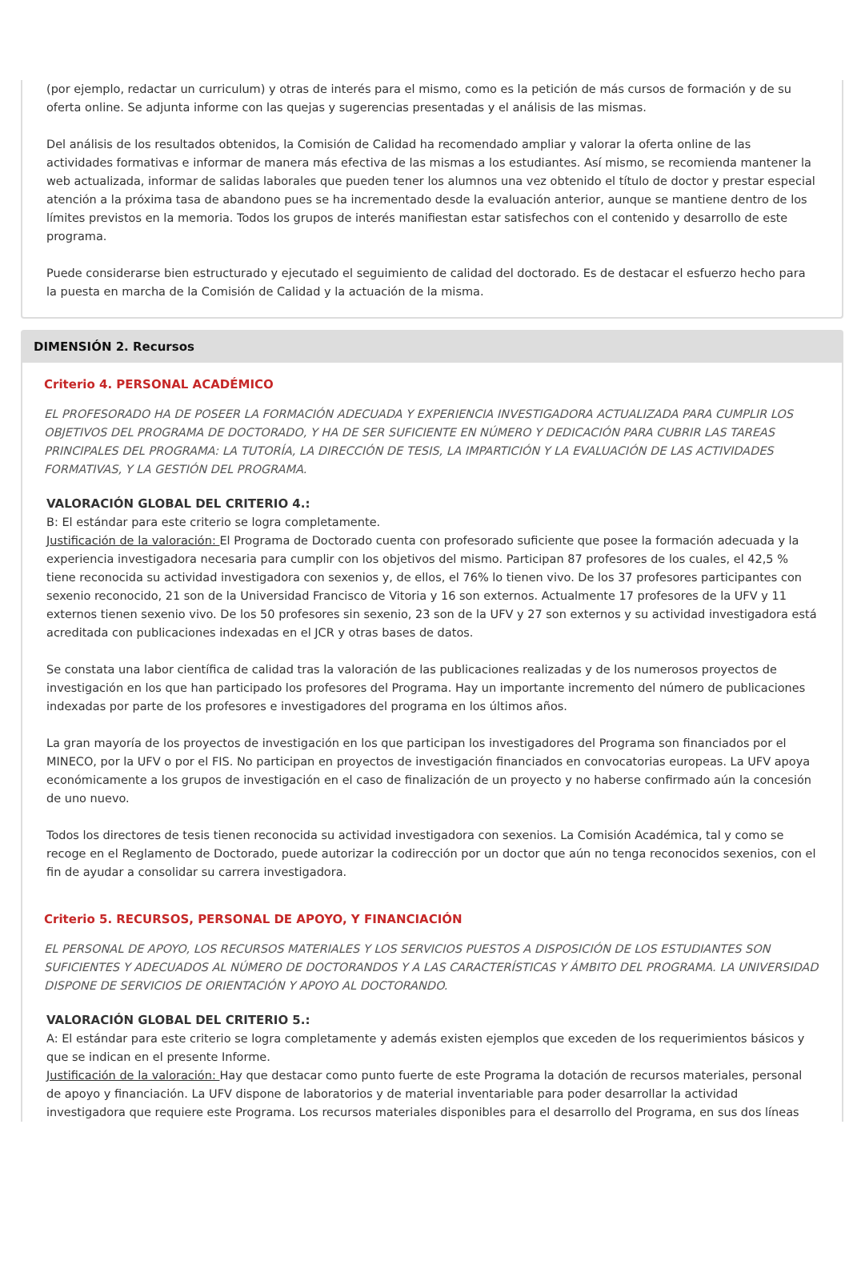(por ejemplo, redactar un curriculum) y otras de interés para el mismo, como es la petición de más cursos de formación y de su oferta online. Se adjunta informe con las quejas y sugerencias presentadas y el análisis de las mismas.
Del análisis de los resultados obtenidos, la Comisión de Calidad ha recomendado ampliar y valorar la oferta online de las actividades formativas e informar de manera más efectiva de las mismas a los estudiantes. Así mismo, se recomienda mantener la web actualizada, informar de salidas laborales que pueden tener los alumnos una vez obtenido el título de doctor y prestar especial atención a la próxima tasa de abandono pues se ha incrementado desde la evaluación anterior, aunque se mantiene dentro de los límites previstos en la memoria. Todos los grupos de interés manifiestan estar satisfechos con el contenido y desarrollo de este programa.
Puede considerarse bien estructurado y ejecutado el seguimiento de calidad del doctorado. Es de destacar el esfuerzo hecho para la puesta en marcha de la Comisión de Calidad y la actuación de la misma.
DIMENSIÓN 2. Recursos
Criterio 4. PERSONAL ACADÉMICO
EL PROFESORADO HA DE POSEER LA FORMACIÓN ADECUADA Y EXPERIENCIA INVESTIGADORA ACTUALIZADA PARA CUMPLIR LOS OBJETIVOS DEL PROGRAMA DE DOCTORADO, Y HA DE SER SUFICIENTE EN NÚMERO Y DEDICACIÓN PARA CUBRIR LAS TAREAS PRINCIPALES DEL PROGRAMA: LA TUTORÍA, LA DIRECCIÓN DE TESIS, LA IMPARTICIÓN Y LA EVALUACIÓN DE LAS ACTIVIDADES FORMATIVAS, Y LA GESTIÓN DEL PROGRAMA.
VALORACIÓN GLOBAL DEL CRITERIO 4.:
B: El estándar para este criterio se logra completamente.
Justificación de la valoración: El Programa de Doctorado cuenta con profesorado suficiente que posee la formación adecuada y la experiencia investigadora necesaria para cumplir con los objetivos del mismo. Participan 87 profesores de los cuales, el 42,5 % tiene reconocida su actividad investigadora con sexenios y, de ellos, el 76% lo tienen vivo. De los 37 profesores participantes con sexenio reconocido, 21 son de la Universidad Francisco de Vitoria y 16 son externos. Actualmente 17 profesores de la UFV y 11 externos tienen sexenio vivo. De los 50 profesores sin sexenio, 23 son de la UFV y 27 son externos y su actividad investigadora está acreditada con publicaciones indexadas en el JCR y otras bases de datos.
Se constata una labor científica de calidad tras la valoración de las publicaciones realizadas y de los numerosos proyectos de investigación en los que han participado los profesores del Programa. Hay un importante incremento del número de publicaciones indexadas por parte de los profesores e investigadores del programa en los últimos años.
La gran mayoría de los proyectos de investigación en los que participan los investigadores del Programa son financiados por el MINECO, por la UFV o por el FIS. No participan en proyectos de investigación financiados en convocatorias europeas. La UFV apoya económicamente a los grupos de investigación en el caso de finalización de un proyecto y no haberse confirmado aún la concesión de uno nuevo.
Todos los directores de tesis tienen reconocida su actividad investigadora con sexenios. La Comisión Académica, tal y como se recoge en el Reglamento de Doctorado, puede autorizar la codirección por un doctor que aún no tenga reconocidos sexenios, con el fin de ayudar a consolidar su carrera investigadora.
Criterio 5. RECURSOS, PERSONAL DE APOYO, Y FINANCIACIÓN
EL PERSONAL DE APOYO, LOS RECURSOS MATERIALES Y LOS SERVICIOS PUESTOS A DISPOSICIÓN DE LOS ESTUDIANTES SON SUFICIENTES Y ADECUADOS AL NÚMERO DE DOCTORANDOS Y A LAS CARACTERÍSTICAS Y ÁMBITO DEL PROGRAMA. LA UNIVERSIDAD DISPONE DE SERVICIOS DE ORIENTACIÓN Y APOYO AL DOCTORANDO.
VALORACIÓN GLOBAL DEL CRITERIO 5.:
A: El estándar para este criterio se logra completamente y además existen ejemplos que exceden de los requerimientos básicos y que se indican en el presente Informe.
Justificación de la valoración: Hay que destacar como punto fuerte de este Programa la dotación de recursos materiales, personal de apoyo y financiación. La UFV dispone de laboratorios y de material inventariable para poder desarrollar la actividad investigadora que requiere este Programa. Los recursos materiales disponibles para el desarrollo del Programa, en sus dos líneas